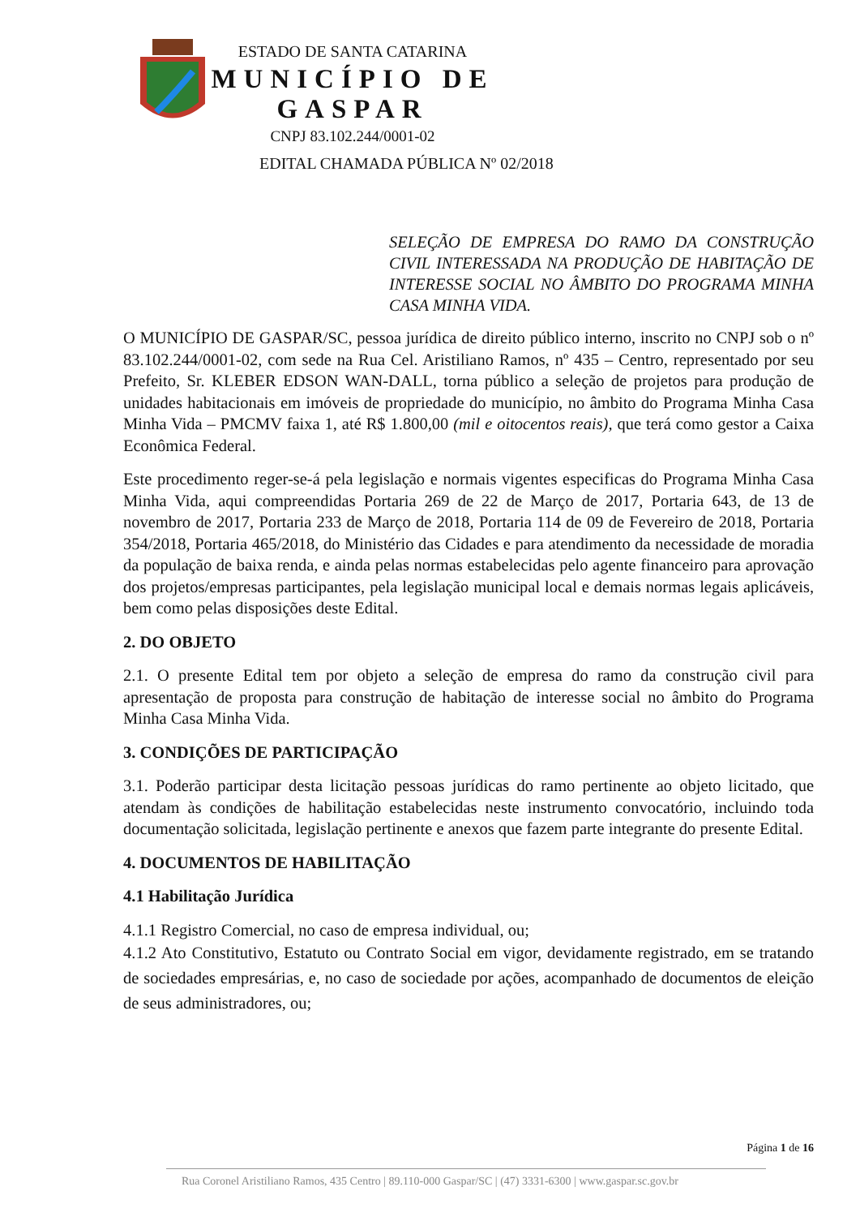ESTADO DE SANTA CATARINA
MUNICÍPIO DE GASPAR
CNPJ 83.102.244/0001-02
EDITAL CHAMADA PÚBLICA Nº 02/2018
SELEÇÃO DE EMPRESA DO RAMO DA CONSTRUÇÃO CIVIL INTERESSADA NA PRODUÇÃO DE HABITAÇÃO DE INTERESSE SOCIAL NO ÂMBITO DO PROGRAMA MINHA CASA MINHA VIDA.
O MUNICÍPIO DE GASPAR/SC, pessoa jurídica de direito público interno, inscrito no CNPJ sob o nº 83.102.244/0001-02, com sede na Rua Cel. Aristiliano Ramos, nº 435 – Centro, representado por seu Prefeito, Sr. KLEBER EDSON WAN-DALL, torna público a seleção de projetos para produção de unidades habitacionais em imóveis de propriedade do município, no âmbito do Programa Minha Casa Minha Vida – PMCMV faixa 1, até R$ 1.800,00 (mil e oitocentos reais), que terá como gestor a Caixa Econômica Federal.
Este procedimento reger-se-á pela legislação e normais vigentes especificas do Programa Minha Casa Minha Vida, aqui compreendidas Portaria 269 de 22 de Março de 2017, Portaria 643, de 13 de novembro de 2017, Portaria 233 de Março de 2018, Portaria 114 de 09 de Fevereiro de 2018, Portaria 354/2018, Portaria 465/2018, do Ministério das Cidades e para atendimento da necessidade de moradia da população de baixa renda, e ainda pelas normas estabelecidas pelo agente financeiro para aprovação dos projetos/empresas participantes, pela legislação municipal local e demais normas legais aplicáveis, bem como pelas disposições deste Edital.
2. DO OBJETO
2.1. O presente Edital tem por objeto a seleção de empresa do ramo da construção civil para apresentação de proposta para construção de habitação de interesse social no âmbito do Programa Minha Casa Minha Vida.
3. CONDIÇÕES DE PARTICIPAÇÃO
3.1. Poderão participar desta licitação pessoas jurídicas do ramo pertinente ao objeto licitado, que atendam às condições de habilitação estabelecidas neste instrumento convocatório, incluindo toda documentação solicitada, legislação pertinente e anexos que fazem parte integrante do presente Edital.
4. DOCUMENTOS DE HABILITAÇÃO
4.1 Habilitação Jurídica
4.1.1 Registro Comercial, no caso de empresa individual, ou;
4.1.2 Ato Constitutivo, Estatuto ou Contrato Social em vigor, devidamente registrado, em se tratando de sociedades empresárias, e, no caso de sociedade por ações, acompanhado de documentos de eleição de seus administradores, ou;
Página 1 de 16
Rua Coronel Aristiliano Ramos, 435 Centro | 89.110-000 Gaspar/SC | (47) 3331-6300 | www.gaspar.sc.gov.br